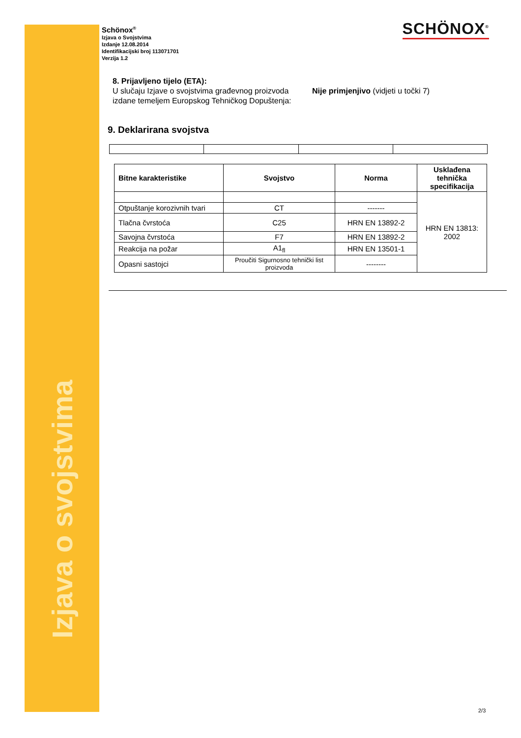Izjava o svojstvima
SCHÖNOX<sup>®</sup>
Schönox<sup>®</sup>
Izjava o Svojstvima
Izdanje 12.08.2014
Identifikacijski broj 113071701
Verzija 1.2
8. Prijavljeno tijelo (ETA):
U slučaju Izjave o svojstvima građevnog proizvoda izdane temeljem Europskog Tehničkog Dopuštenja:
Nije primjenjivo (vidjeti u točki 7)
9. Deklarirana svojstva
| Bitne karakteristike | Svojstvo | Norma | Usklađena tehnička specifikacija |
| --- | --- | --- | --- |
| | | | HRN EN 13813: 2002 |
| Otpuštanje korozivnih tvari | CT | ------- | |
| Tlačna čvrstoća | C25 | HRN EN 13892-2 | |
| Savojna čvrstoća | F7 | HRN EN 13892-2 | |
| Reakcija na požar | A1<sub>fl</sub> | HRN EN 13501-1 | |
| Opasni sastojci | Proučiti Sigurnosno tehnički list proizvoda | -------- | |
2/3